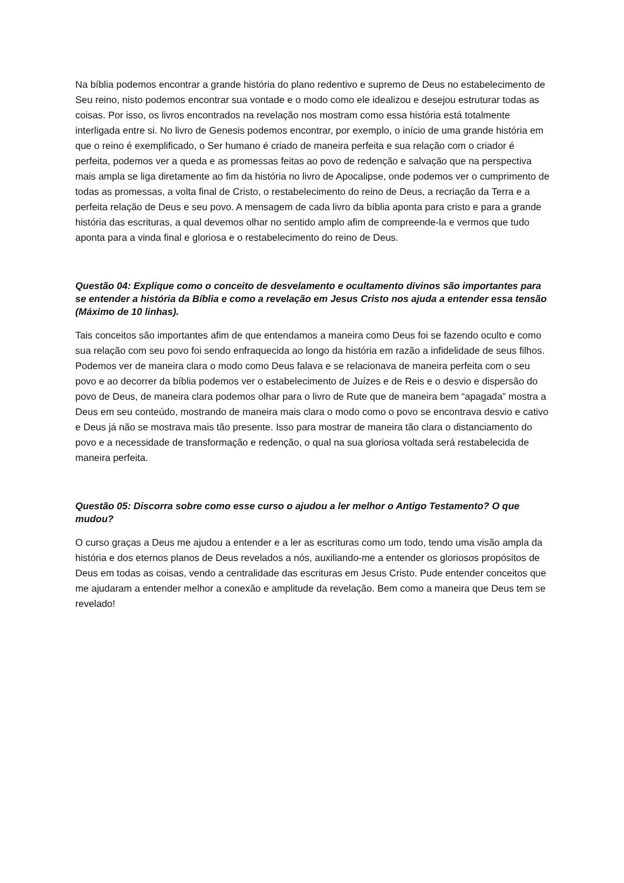Na bíblia podemos encontrar a grande história do plano redentivo e supremo de Deus no estabelecimento de Seu reino, nisto podemos encontrar sua vontade e o modo como ele idealizou e desejou estruturar todas as coisas. Por isso, os livros encontrados na revelação nos mostram como essa história está totalmente interligada entre si. No livro de Genesis podemos encontrar, por exemplo, o início de uma grande história em que o reino é exemplificado, o Ser humano é criado de maneira perfeita e sua relação com o criador é perfeita, podemos ver a queda e as promessas feitas ao povo de redenção e salvação que na perspectiva mais ampla se liga diretamente ao fim da história no livro de Apocalipse, onde podemos ver o cumprimento de todas as promessas, a volta final de Cristo, o restabelecimento do reino de Deus, a recriação da Terra e a perfeita relação de Deus e seu povo. A mensagem de cada livro da bíblia aponta para cristo e para a grande história das escrituras, a qual devemos olhar no sentido amplo afim de compreende-la e vermos que tudo aponta para a vinda final e gloriosa e o restabelecimento do reino de Deus.
Questão 04: Explique como o conceito de desvelamento e ocultamento divinos são importantes para se entender a história da Bíblia e como a revelação em Jesus Cristo nos ajuda a entender essa tensão (Máximo de 10 linhas).
Tais conceitos são importantes afim de que entendamos a maneira como Deus foi se fazendo oculto e como sua relação com seu povo foi sendo enfraquecida ao longo da história em razão a infidelidade de seus filhos. Podemos ver de maneira clara o modo como Deus falava e se relacionava de maneira perfeita com o seu povo e ao decorrer da bíblia podemos ver o estabelecimento de Juízes e de Reis e o desvio e dispersão do povo de Deus, de maneira clara podemos olhar para o livro de Rute que de maneira bem “apagada” mostra a Deus em seu conteúdo, mostrando de maneira mais clara o modo como o povo se encontrava desvio e cativo e Deus já não se mostrava mais tão presente. Isso para mostrar de maneira tão clara o distanciamento do povo e a necessidade de transformação e redenção, o qual na sua gloriosa voltada será restabelecida de maneira perfeita.
Questão 05: Discorra sobre como esse curso o ajudou a ler melhor o Antigo Testamento? O que mudou?
O curso graças a Deus me ajudou a entender e a ler as escrituras como um todo, tendo uma visão ampla da história e dos eternos planos de Deus revelados a nós, auxiliando-me a entender os gloriosos propósitos de Deus em todas as coisas, vendo a centralidade das escrituras em Jesus Cristo. Pude entender conceitos que me ajudaram a entender melhor a conexão e amplitude da revelação. Bem como a maneira que Deus tem se revelado!